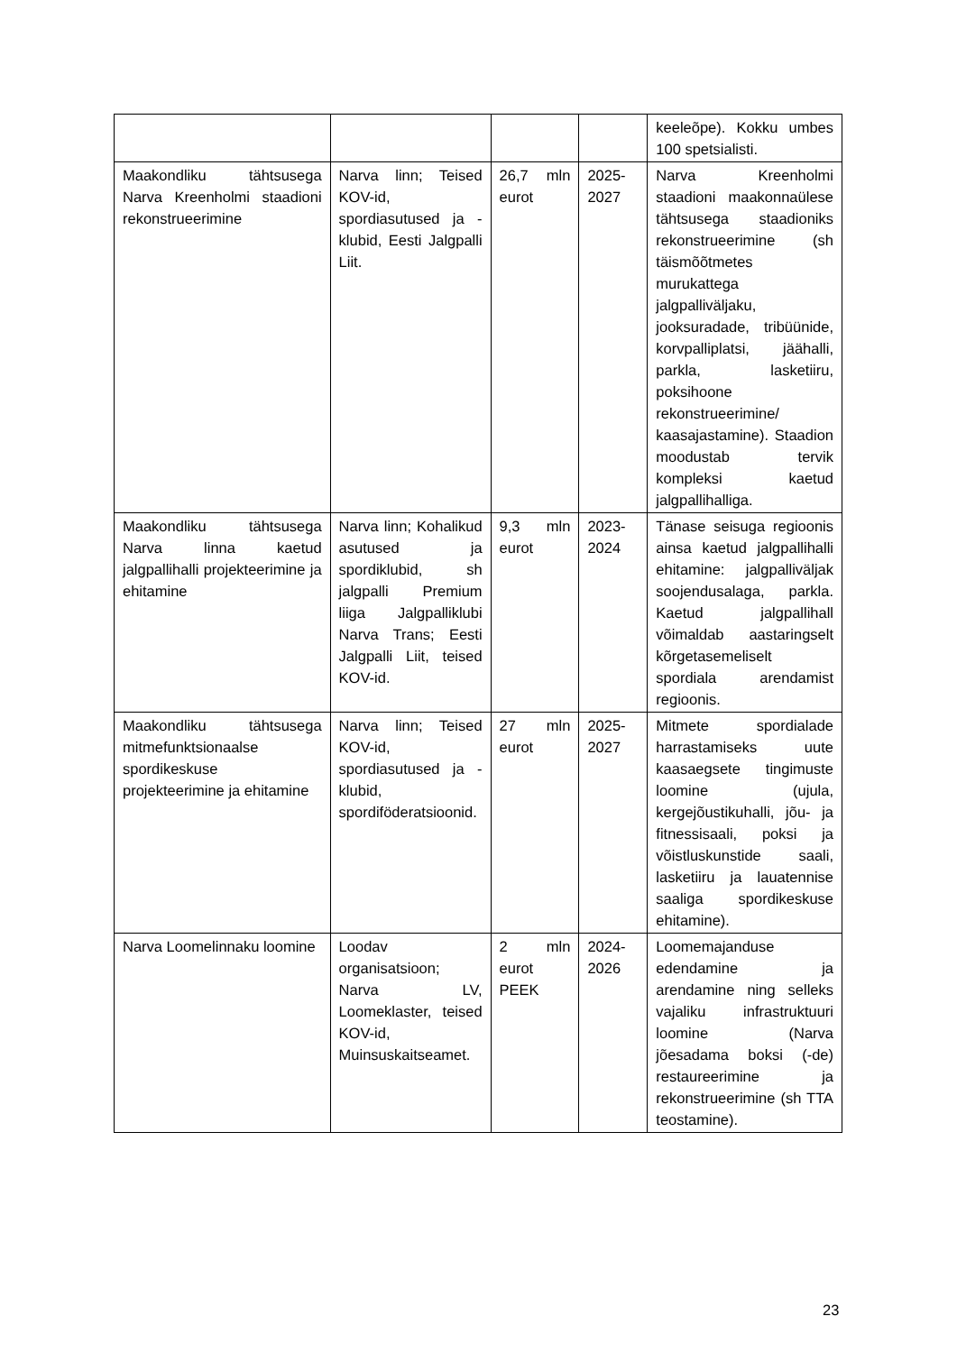| | | | | keeleõpe). Kokku umbes 100 spetsialisti. |
| Maakondliku tähtsusega Narva Kreenholmi staadioni rekonstrueerimine | Narva linn; Teised KOV-id, spordiasutused ja -klubid, Eesti Jalgpalli Liit. | 26,7 mln eurot | 2025-2027 | Narva Kreenholmi staadioni maakonnaülese tähtsusega staadioniks rekonstrueerimine (sh täismõõtmetes murukattega jalgpalliväljaku, jooksuradade, tribüünide, korvpalliplatsi, jäähalli, parkla, lasketiiru, poksihoone rekonstrueerimine/ kaasajastamine). Staadion moodustab tervik kompleksi kaetud jalgpallihalliga. |
| Maakondliku tähtsusega Narva linna kaetud jalgpallihalli projekteerimine ja ehitamine | Narva linn; Kohalikud asutused ja spordiklubid, sh jalgpalli Premium liiga Jalgpalliklubi Narva Trans; Eesti Jalgpalli Liit, teised KOV-id. | 9,3 mln eurot | 2023-2024 | Tänase seisuga regioonis ainsa kaetud jalgpallihalli ehitamine: jalgpalliväljak soojendusalaga, parkla. Kaetud jalgpallihall võimaldab aastaringselt kõrgetasemeliselt spordiala arendamist regioonis. |
| Maakondliku tähtsusega mitmefunktsionaalse spordikeskuse projekteerimine ja ehitamine | Narva linn; Teised KOV-id, spordiasutused ja -klubid, spordiföderatsioonid. | 27 mln eurot | 2025-2027 | Mitmete spordialade harrastamiseks uute kaasaegsete tingimuste loomine (ujula, kergejõustikuhalli, jõu- ja fitnessisaali, poksi ja võistluskunstide saali, lasketiiru ja lauatennise saaliga spordikeskuse ehitamine). |
| Narva Loomelinnaku loomine | Loodav organisatsioon; Narva LV, Loomeklaster, teised KOV-id, Muinsuskaitseamet. | 2 mln eurot PEEK | 2024-2026 | Loomemajanduse edendamine ja arendamine ning selleks vajaliku infrastruktuuri loomine (Narva jõesadama boksi (-de) restaureerimine ja rekonstrueerimine (sh TTA teostamine). |
23